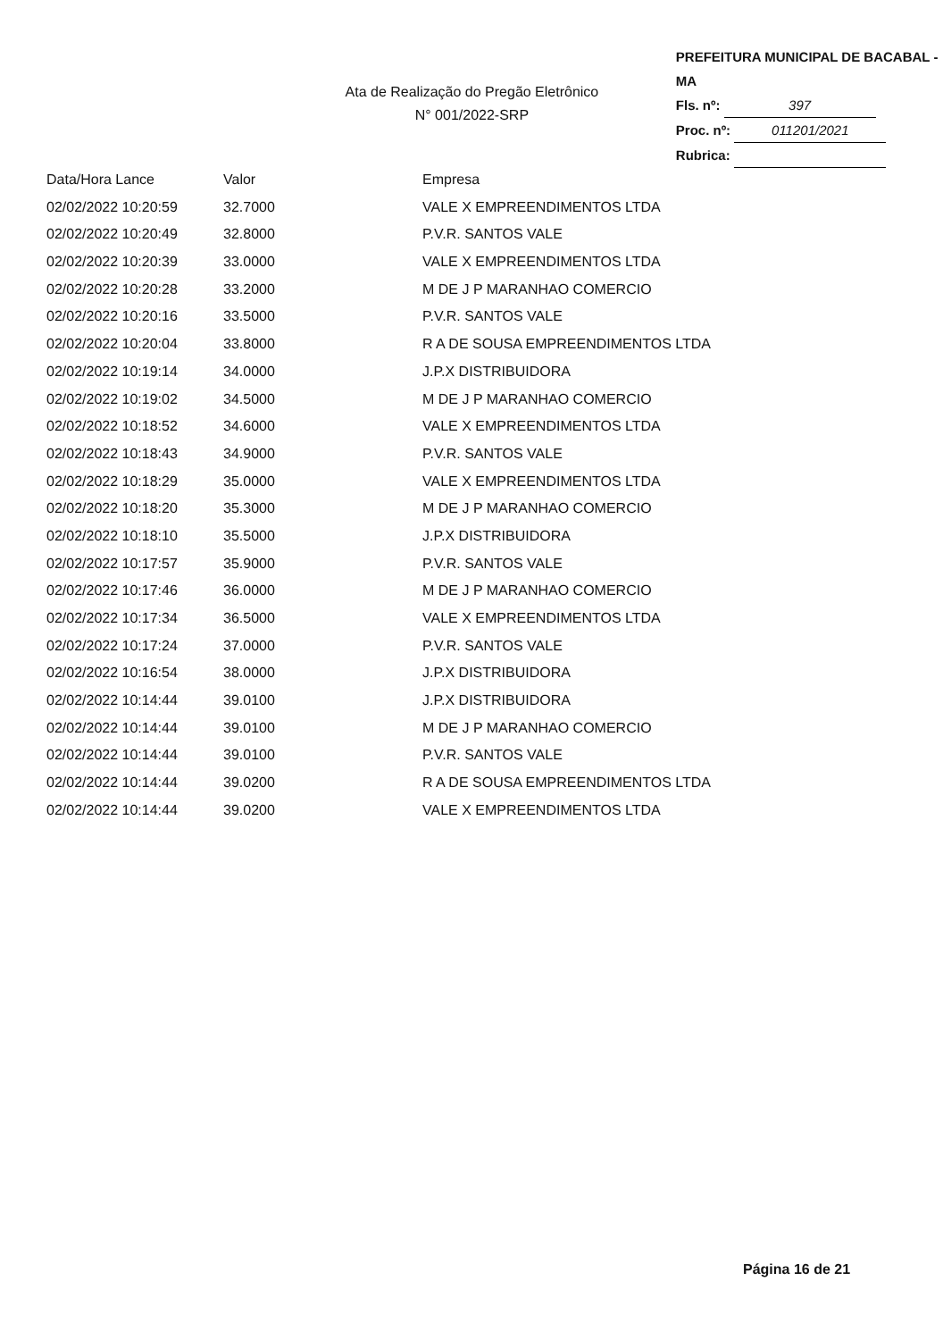Ata de Realização do Pregão Eletrônico
N° 001/2022-SRP
PREFEITURA MUNICIPAL DE BACABAL - MA
Fls. nº: 397
Proc. nº: 011201/2021
Rubrica:
| Data/Hora Lance | Valor | Empresa |
| --- | --- | --- |
| 02/02/2022 10:20:59 | 32.7000 | VALE X EMPREENDIMENTOS LTDA |
| 02/02/2022 10:20:49 | 32.8000 | P.V.R. SANTOS VALE |
| 02/02/2022 10:20:39 | 33.0000 | VALE X EMPREENDIMENTOS LTDA |
| 02/02/2022 10:20:28 | 33.2000 | M DE J P MARANHAO COMERCIO |
| 02/02/2022 10:20:16 | 33.5000 | P.V.R. SANTOS VALE |
| 02/02/2022 10:20:04 | 33.8000 | R A DE SOUSA EMPREENDIMENTOS LTDA |
| 02/02/2022 10:19:14 | 34.0000 | J.P.X DISTRIBUIDORA |
| 02/02/2022 10:19:02 | 34.5000 | M DE J P MARANHAO COMERCIO |
| 02/02/2022 10:18:52 | 34.6000 | VALE X EMPREENDIMENTOS LTDA |
| 02/02/2022 10:18:43 | 34.9000 | P.V.R. SANTOS VALE |
| 02/02/2022 10:18:29 | 35.0000 | VALE X EMPREENDIMENTOS LTDA |
| 02/02/2022 10:18:20 | 35.3000 | M DE J P MARANHAO COMERCIO |
| 02/02/2022 10:18:10 | 35.5000 | J.P.X DISTRIBUIDORA |
| 02/02/2022 10:17:57 | 35.9000 | P.V.R. SANTOS VALE |
| 02/02/2022 10:17:46 | 36.0000 | M DE J P MARANHAO COMERCIO |
| 02/02/2022 10:17:34 | 36.5000 | VALE X EMPREENDIMENTOS LTDA |
| 02/02/2022 10:17:24 | 37.0000 | P.V.R. SANTOS VALE |
| 02/02/2022 10:16:54 | 38.0000 | J.P.X DISTRIBUIDORA |
| 02/02/2022 10:14:44 | 39.0100 | J.P.X DISTRIBUIDORA |
| 02/02/2022 10:14:44 | 39.0100 | M DE J P MARANHAO COMERCIO |
| 02/02/2022 10:14:44 | 39.0100 | P.V.R. SANTOS VALE |
| 02/02/2022 10:14:44 | 39.0200 | R A DE SOUSA EMPREENDIMENTOS LTDA |
| 02/02/2022 10:14:44 | 39.0200 | VALE X EMPREENDIMENTOS LTDA |
Página 16 de 21